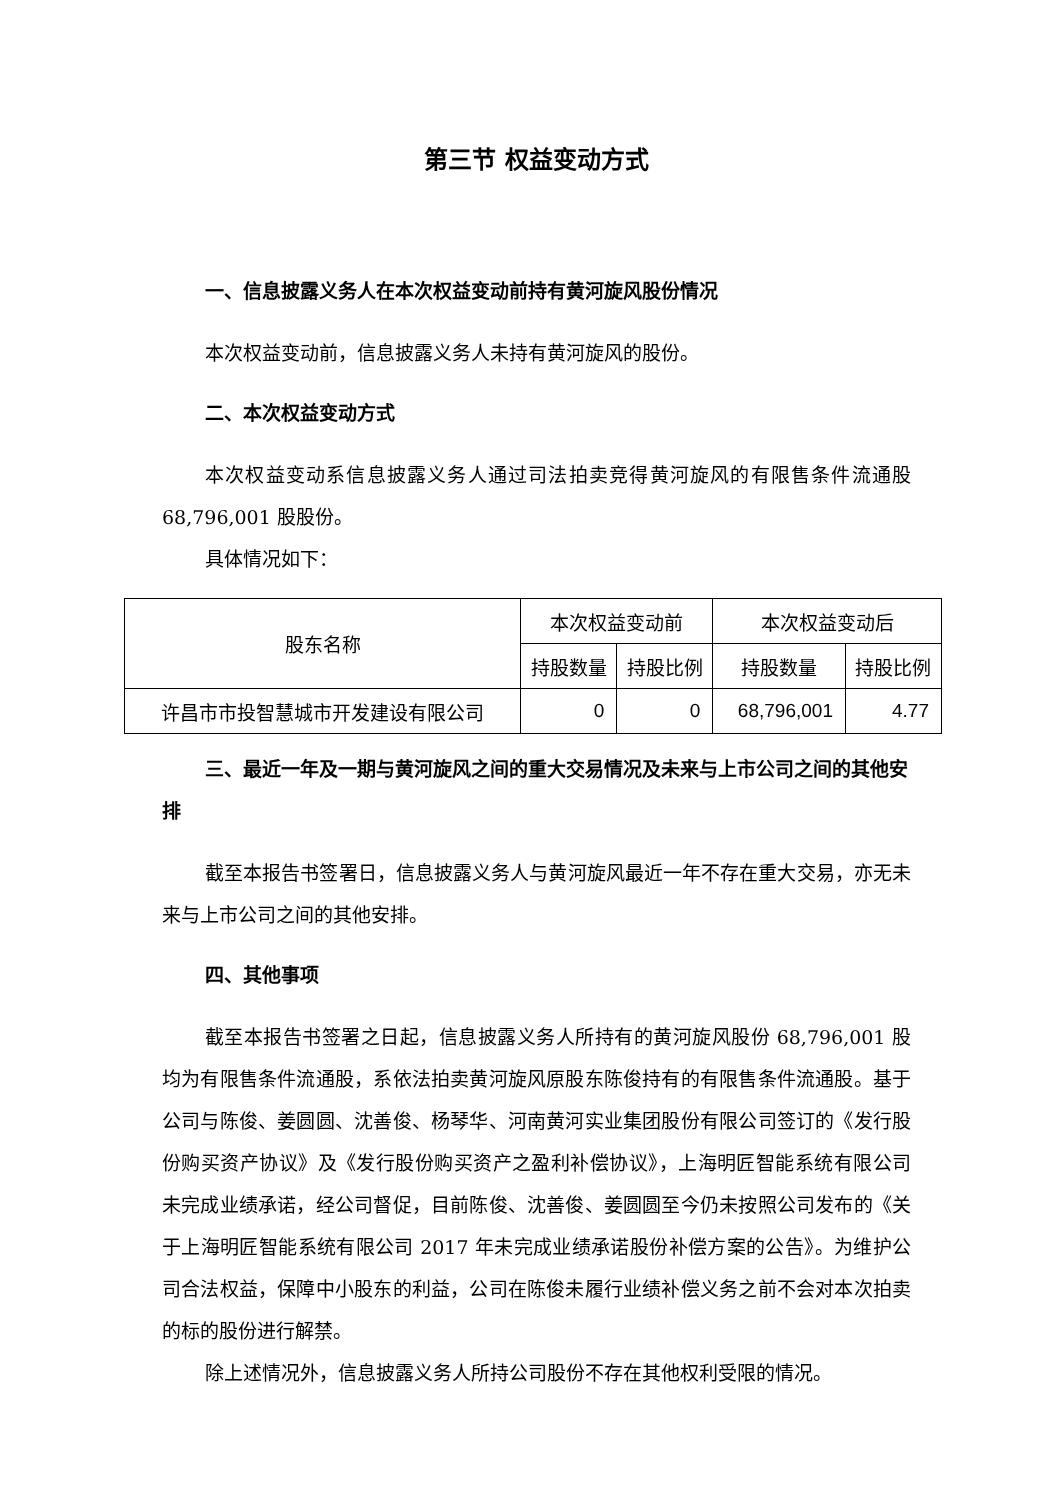第三节 权益变动方式
一、信息披露义务人在本次权益变动前持有黄河旋风股份情况
本次权益变动前，信息披露义务人未持有黄河旋风的股份。
二、本次权益变动方式
本次权益变动系信息披露义务人通过司法拍卖竞得黄河旋风的有限售条件流通股 68,796,001 股股份。
具体情况如下：
| 股东名称 | 本次权益变动前 | | 本次权益变动后 | |
| --- | --- | --- | --- | --- |
| | 持股数量 | 持股比例 | 持股数量 | 持股比例 |
| 许昌市市投智慧城市开发建设有限公司 | 0 | 0 | 68,796,001 | 4.77 |
三、最近一年及一期与黄河旋风之间的重大交易情况及未来与上市公司之间的其他安排
截至本报告书签署日，信息披露义务人与黄河旋风最近一年不存在重大交易，亦无未来与上市公司之间的其他安排。
四、其他事项
截至本报告书签署之日起，信息披露义务人所持有的黄河旋风股份 68,796,001 股均为有限售条件流通股，系依法拍卖黄河旋风原股东陈俊持有的有限售条件流通股。基于公司与陈俊、姜圆圆、沈善俊、杨琴华、河南黄河实业集团股份有限公司签订的《发行股份购买资产协议》及《发行股份购买资产之盈利补偿协议》，上海明匠智能系统有限公司未完成业绩承诺，经公司督促，目前陈俊、沈善俊、姜圆圆至今仍未按照公司发布的《关于上海明匠智能系统有限公司 2017 年未完成业绩承诺股份补偿方案的公告》。为维护公司合法权益，保障中小股东的利益，公司在陈俊未履行业绩补偿义务之前不会对本次拍卖的标的股份进行解禁。
除上述情况外，信息披露义务人所持公司股份不存在其他权利受限的情况。